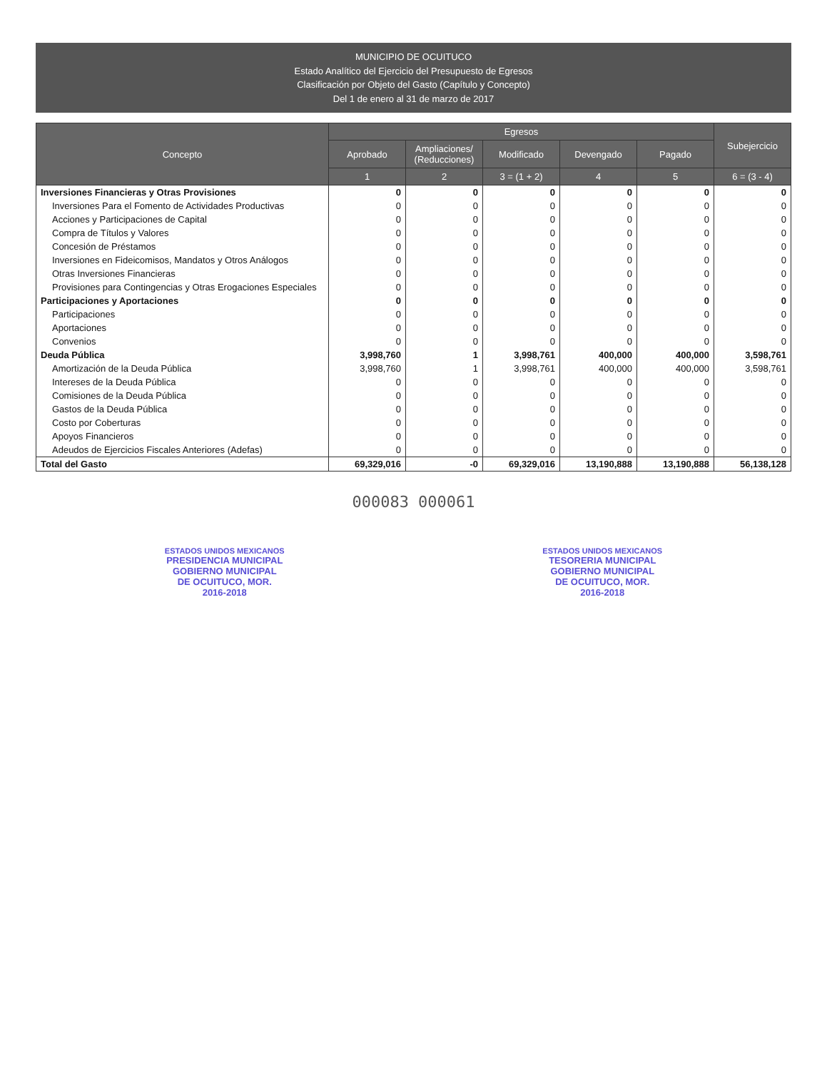MUNICIPIO DE OCUITUCO
Estado Analítico del Ejercicio del Presupuesto de Egresos
Clasificación por Objeto del Gasto (Capítulo y Concepto)
Del 1 de enero al 31 de marzo de 2017
| Concepto | Egresos | | | | | Subejercicio |
| --- | --- | --- | --- | --- | --- | --- |
| | Aprobado | Ampliaciones/ (Reducciones) | Modificado | Devengado | Pagado | |
| | 1 | 2 | 3 = (1 + 2) | 4 | 5 | 6 = (3 - 4) |
| Inversiones Financieras y Otras Provisiones | 0 | 0 | 0 | 0 | 0 | 0 |
| Inversiones Para el Fomento de Actividades Productivas | 0 | 0 | 0 | 0 | 0 | 0 |
| Acciones y Participaciones de Capital | 0 | 0 | 0 | 0 | 0 | 0 |
| Compra de Títulos y Valores | 0 | 0 | 0 | 0 | 0 | 0 |
| Concesión de Préstamos | 0 | 0 | 0 | 0 | 0 | 0 |
| Inversiones en Fideicomisos, Mandatos y Otros Análogos | 0 | 0 | 0 | 0 | 0 | 0 |
| Otras Inversiones Financieras | 0 | 0 | 0 | 0 | 0 | 0 |
| Provisiones para Contingencias y Otras Erogaciones Especiales | 0 | 0 | 0 | 0 | 0 | 0 |
| Participaciones y Aportaciones | 0 | 0 | 0 | 0 | 0 | 0 |
| Participaciones | 0 | 0 | 0 | 0 | 0 | 0 |
| Aportaciones | 0 | 0 | 0 | 0 | 0 | 0 |
| Convenios | 0 | 0 | 0 | 0 | 0 | 0 |
| Deuda Pública | 3,998,760 | 1 | 3,998,761 | 400,000 | 400,000 | 3,598,761 |
| Amortización de la Deuda Pública | 3,998,760 | 1 | 3,998,761 | 400,000 | 400,000 | 3,598,761 |
| Intereses de la Deuda Pública | 0 | 0 | 0 | 0 | 0 | 0 |
| Comisiones de la Deuda Pública | 0 | 0 | 0 | 0 | 0 | 0 |
| Gastos de la Deuda Pública | 0 | 0 | 0 | 0 | 0 | 0 |
| Costo por Coberturas | 0 | 0 | 0 | 0 | 0 | 0 |
| Apoyos Financieros | 0 | 0 | 0 | 0 | 0 | 0 |
| Adeudos de Ejercicios Fiscales Anteriores (Adefas) | 0 | 0 | 0 | 0 | 0 | 0 |
| Total del Gasto | 69,329,016 | -0 | 69,329,016 | 13,190,888 | 13,190,888 | 56,138,128 |
000083 000061
ESTADOS UNIDOS MEXICANOS
PRESIDENCIA MUNICIPAL
GOBIERNO MUNICIPAL
DE OCUITUCO, MOR.
2016-2018
ESTADOS UNIDOS MEXICANOS
TESORERIA MUNICIPAL
GOBIERNO MUNICIPAL
DE OCUITUCO, MOR.
2016-2018